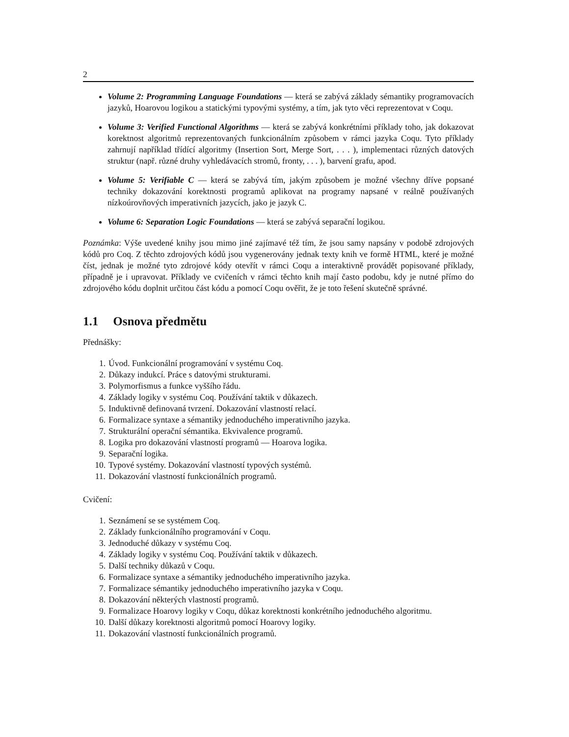2
Volume 2: Programming Language Foundations — která se zabývá základy sémantiky programovacích jazyků, Hoarovou logikou a statickými typovými systémy, a tím, jak tyto věci reprezentovat v Coqu.
Volume 3: Verified Functional Algorithms — která se zabývá konkrétními příklady toho, jak dokazovat korektnost algoritmů reprezentovaných funkcionálním způsobem v rámci jazyka Coqu. Tyto příklady zahrnují například třídící algoritmy (Insertion Sort, Merge Sort, . . . ), implementaci různých datových struktur (např. různé druhy vyhledávacích stromů, fronty, . . . ), barvení grafu, apod.
Volume 5: Verifiable C — která se zabývá tím, jakým způsobem je možné všechny dříve popsané techniky dokazování korektnosti programů aplikovat na programy napsané v reálně používaných nízkoúrovňových imperativních jazycích, jako je jazyk C.
Volume 6: Separation Logic Foundations — která se zabývá separační logikou.
Poznámka: Výše uvedené knihy jsou mimo jiné zajímavé též tím, že jsou samy napsány v podobě zdrojových kódů pro Coq. Z těchto zdrojových kódů jsou vygenerovány jednak texty knih ve formě HTML, které je možné číst, jednak je možné tyto zdrojové kódy otevřít v rámci Coqu a interaktivně provádět popisované příklady, případně je i upravovat. Příklady ve cvičeních v rámci těchto knih mají často podobu, kdy je nutné přímo do zdrojového kódu doplnit určitou část kódu a pomocí Coqu ověřit, že je toto řešení skutečně správné.
1.1 Osnova předmětu
Přednášky:
1. Úvod. Funkcionální programování v systému Coq.
2. Důkazy indukcí. Práce s datovými strukturami.
3. Polymorfismus a funkce vyššího řádu.
4. Základy logiky v systému Coq. Používání taktik v důkazech.
5. Induktivně definovaná tvrzení. Dokazování vlastností relací.
6. Formalizace syntaxe a sémantiky jednoduchého imperativního jazyka.
7. Strukturální operační sémantika. Ekvivalence programů.
8. Logika pro dokazování vlastností programů — Hoarova logika.
9. Separační logika.
10. Typové systémy. Dokazování vlastností typových systémů.
11. Dokazování vlastností funkcionálních programů.
Cvičení:
1. Seznámení se se systémem Coq.
2. Základy funkcionálního programování v Coqu.
3. Jednoduché důkazy v systému Coq.
4. Základy logiky v systému Coq. Používání taktik v důkazech.
5. Další techniky důkazů v Coqu.
6. Formalizace syntaxe a sémantiky jednoduchého imperativního jazyka.
7. Formalizace sémantiky jednoduchého imperativního jazyka v Coqu.
8. Dokazování některých vlastností programů.
9. Formalizace Hoarovy logiky v Coqu, důkaz korektnosti konkrétního jednoduchého algoritmu.
10. Další důkazy korektnosti algoritmů pomocí Hoarovy logiky.
11. Dokazování vlastností funkcionálních programů.